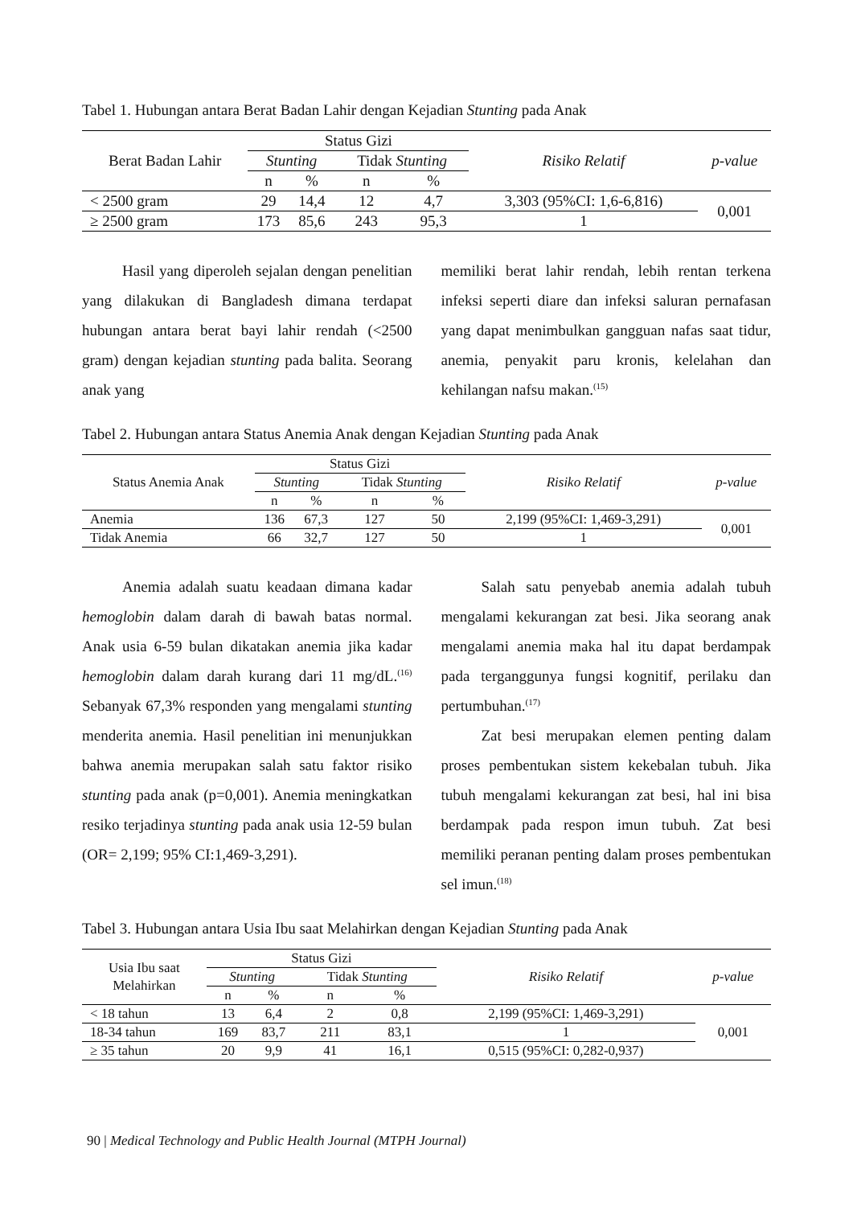Tabel 1. Hubungan antara Berat Badan Lahir dengan Kejadian Stunting pada Anak
| Berat Badan Lahir | Status Gizi | | | | Risiko Relatif | p-value |
| --- | --- | --- | --- | --- | --- | --- |
| | Stunting | | Tidak Stunting | | | |
| | n | % | n | % | | |
| < 2500 gram | 29 | 14,4 | 12 | 4,7 | 3,303 (95%CI: 1,6-6,816) | 0,001 |
| ≥ 2500 gram | 173 | 85,6 | 243 | 95,3 | 1 | |
Hasil yang diperoleh sejalan dengan penelitian yang dilakukan di Bangladesh dimana terdapat hubungan antara berat bayi lahir rendah (<2500 gram) dengan kejadian stunting pada balita. Seorang anak yang
memiliki berat lahir rendah, lebih rentan terkena infeksi seperti diare dan infeksi saluran pernafasan yang dapat menimbulkan gangguan nafas saat tidur, anemia, penyakit paru kronis, kelelahan dan kehilangan nafsu makan.<sup>(15)</sup>
Tabel 2. Hubungan antara Status Anemia Anak dengan Kejadian Stunting pada Anak
| Status Anemia Anak | Status Gizi | | | | Risiko Relatif | p-value |
| --- | --- | --- | --- | --- | --- | --- |
| | Stunting | | Tidak Stunting | | | |
| | n | % | n | % | | |
| Anemia | 136 | 67,3 | 127 | 50 | 2,199 (95%CI: 1,469-3,291) | 0,001 |
| Tidak Anemia | 66 | 32,7 | 127 | 50 | 1 | |
Anemia adalah suatu keadaan dimana kadar hemoglobin dalam darah di bawah batas normal. Anak usia 6-59 bulan dikatakan anemia jika kadar hemoglobin dalam darah kurang dari 11 mg/dL.<sup>(16)</sup> Sebanyak 67,3% responden yang mengalami stunting menderita anemia. Hasil penelitian ini menunjukkan bahwa anemia merupakan salah satu faktor risiko stunting pada anak (p=0,001). Anemia meningkatkan resiko terjadinya stunting pada anak usia 12-59 bulan (OR= 2,199; 95% CI:1,469-3,291).
Salah satu penyebab anemia adalah tubuh mengalami kekurangan zat besi. Jika seorang anak mengalami anemia maka hal itu dapat berdampak pada terganggunya fungsi kognitif, perilaku dan pertumbuhan.<sup>(17)</sup>
Zat besi merupakan elemen penting dalam proses pembentukan sistem kekebalan tubuh. Jika tubuh mengalami kekurangan zat besi, hal ini bisa berdampak pada respon imun tubuh. Zat besi memiliki peranan penting dalam proses pembentukan sel imun.<sup>(18)</sup>
Tabel 3. Hubungan antara Usia Ibu saat Melahirkan dengan Kejadian Stunting pada Anak
| Usia Ibu saat Melahirkan | Status Gizi | | | | Risiko Relatif | p-value |
| --- | --- | --- | --- | --- | --- | --- |
| | Stunting | | Tidak Stunting | | | |
| | n | % | n | % | | |
| < 18 tahun | 13 | 6,4 | 2 | 0,8 | 2,199 (95%CI: 1,469-3,291) | 0,001 |
| 18-34 tahun | 169 | 83,7 | 211 | 83,1 | 1 | |
| ≥ 35 tahun | 20 | 9,9 | 41 | 16,1 | 0,515 (95%CI: 0,282-0,937) | |
90 | Medical Technology and Public Health Journal (MTPH Journal)